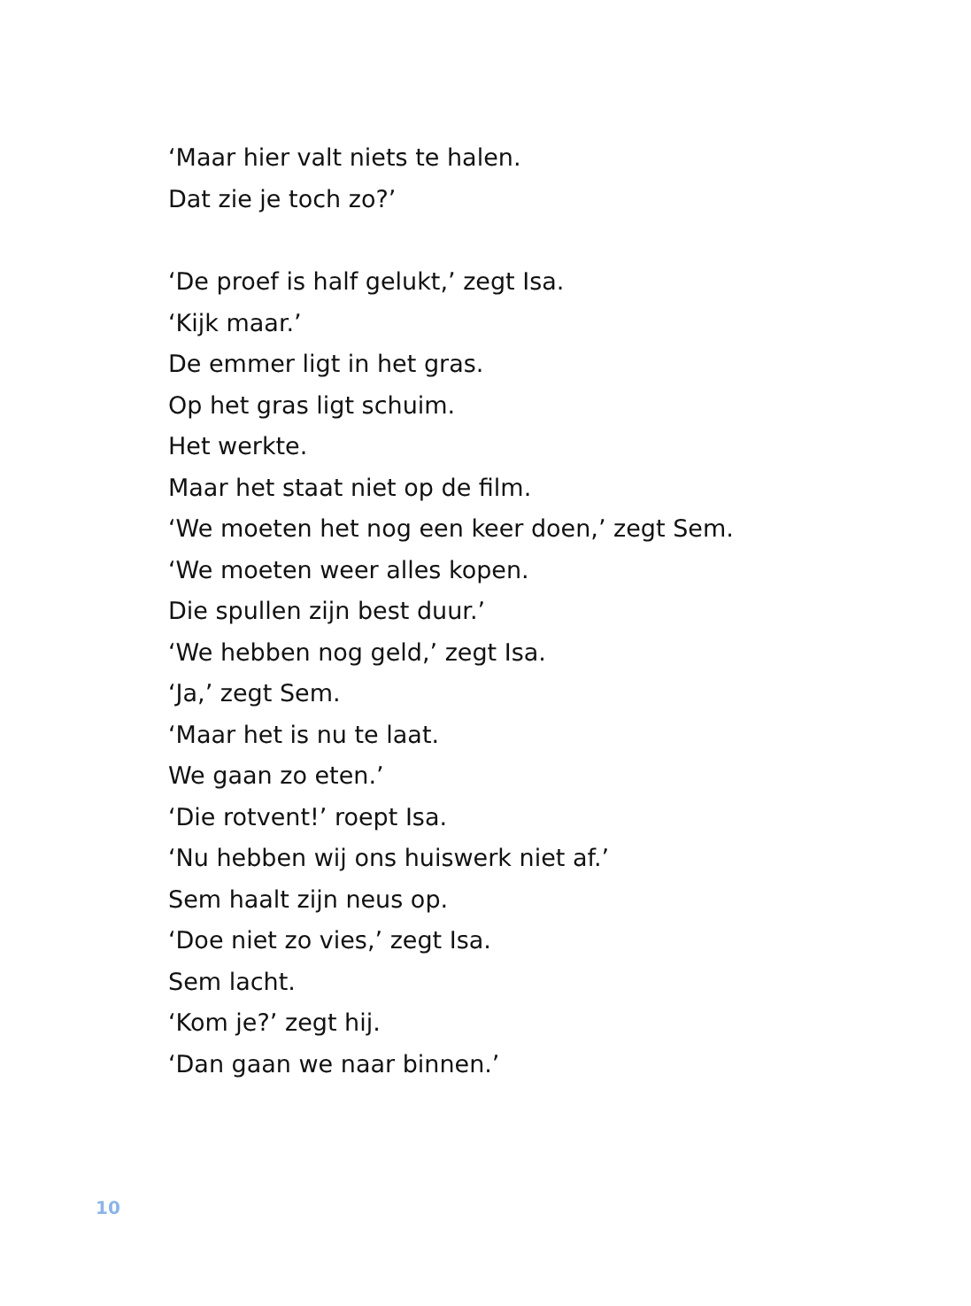‘Maar hier valt niets te halen.
Dat zie je toch zo?’
‘De proef is half gelukt,’ zegt Isa.
‘Kijk maar.’
De emmer ligt in het gras.
Op het gras ligt schuim.
Het werkte.
Maar het staat niet op de film.
‘We moeten het nog een keer doen,’ zegt Sem.
‘We moeten weer alles kopen.
Die spullen zijn best duur.’
‘We hebben nog geld,’ zegt Isa.
‘Ja,’ zegt Sem.
‘Maar het is nu te laat.
We gaan zo eten.’
‘Die rotvent!’ roept Isa.
‘Nu hebben wij ons huiswerk niet af.’
Sem haalt zijn neus op.
‘Doe niet zo vies,’ zegt Isa.
Sem lacht.
‘Kom je?’ zegt hij.
‘Dan gaan we naar binnen.’
10